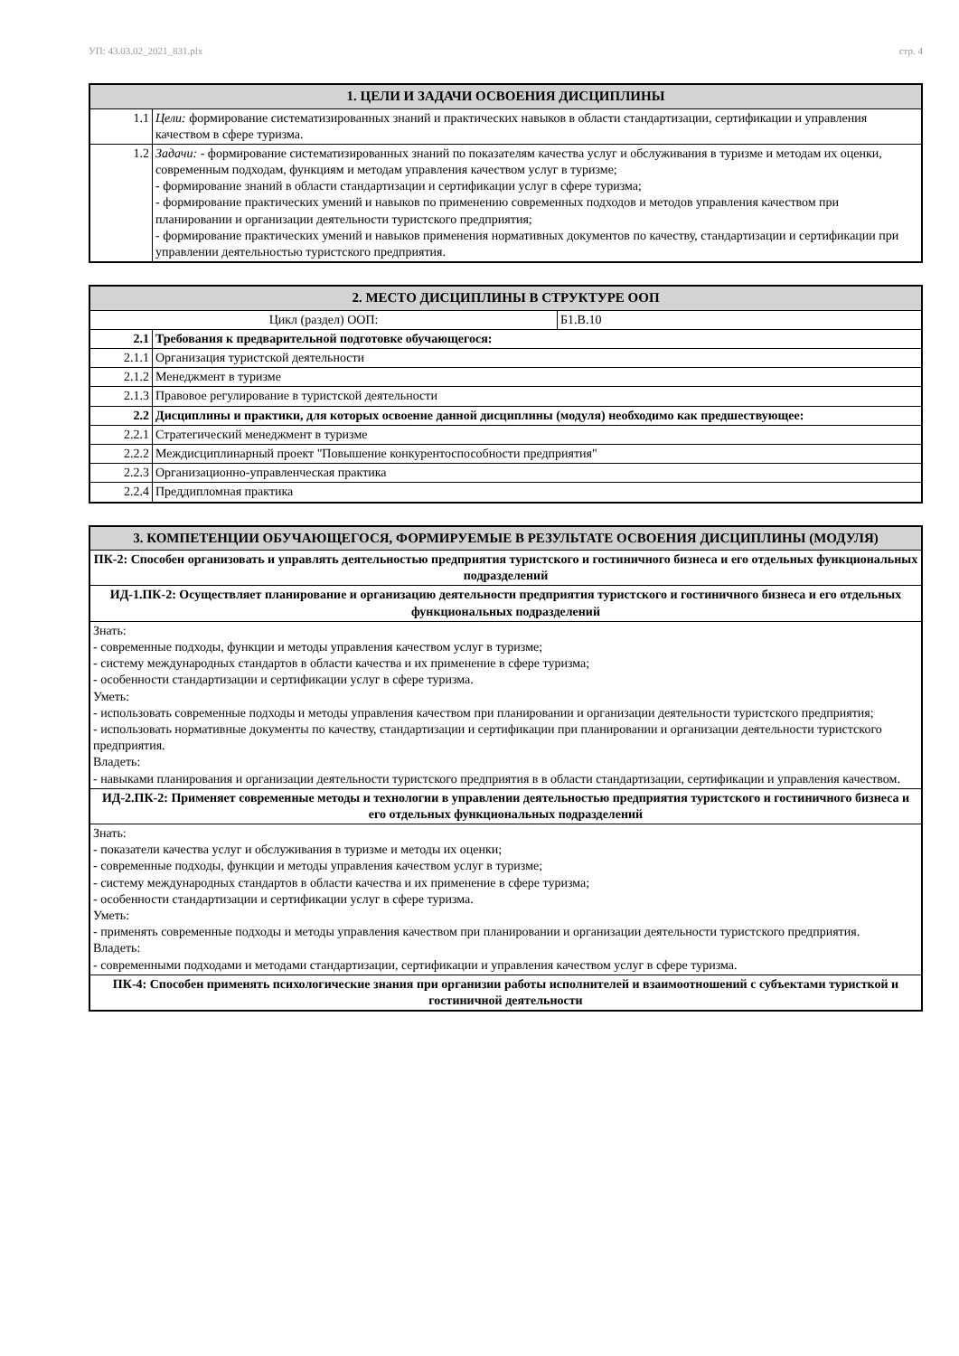УП: 43.03.02_2021_831.plx стр. 4
| 1. ЦЕЛИ И ЗАДАЧИ ОСВОЕНИЯ ДИСЦИПЛИНЫ | |
| --- | --- |
| 1.1 | Цели: формирование систематизированных знаний и практических навыков в области стандартизации, сертификации и управления качеством в сфере туризма. |
| 1.2 | Задачи: - формирование систематизированных знаний по показателям качества услуг и обслуживания в туризме и методам их оценки, современным подходам, функциям и методам управления качеством услуг в туризме; - формирование знаний в области стандартизации и сертификации услуг в сфере туризма; - формирование практических умений и навыков по применению современных подходов и методов управления качеством при планировании и организации деятельности туристского предприятия; - формирование практических умений и навыков применения нормативных документов по качеству, стандартизации и сертификации при управлении деятельностью туристского предприятия. |
| 2. МЕСТО ДИСЦИПЛИНЫ В СТРУКТУРЕ ООП | | |
| --- | --- | --- |
| Цикл (раздел) ООП: | | Б1.В.10 |
| 2.1 | Требования к предварительной подготовке обучающегося: | |
| 2.1.1 | Организация туристской деятельности | |
| 2.1.2 | Менеджмент в туризме | |
| 2.1.3 | Правовое регулирование в туристской деятельности | |
| 2.2 | Дисциплины и практики, для которых освоение данной дисциплины (модуля) необходимо как предшествующее: | |
| 2.2.1 | Стратегический менеджмент в туризме | |
| 2.2.2 | Междисциплинарный проект "Повышение конкурентоспособности предприятия" | |
| 2.2.3 | Организационно-управленческая практика | |
| 2.2.4 | Преддипломная практика | |
| 3. КОМПЕТЕНЦИИ ОБУЧАЮЩЕГОСЯ, ФОРМИРУЕМЫЕ В РЕЗУЛЬТАТЕ ОСВОЕНИЯ ДИСЦИПЛИНЫ (МОДУЛЯ) |
| --- |
| ПК-2: Способен организовать и управлять деятельностью предприятия туристского и гостиничного бизнеса и его отдельных функциональных подразделений |
| ИД-1.ПК-2: Осуществляет планирование и организацию деятельности предприятия туристского и гостиничного бизнеса и его отдельных функциональных подразделений |
| Знать: - современные подходы, функции и методы управления качеством услуг в туризме; - систему международных стандартов в области качества и их применение в сфере туризма; - особенности стандартизации и сертификации услуг в сфере туризма. Уметь: - использовать современные подходы и методы управления качеством при планировании и организации деятельности туристского предприятия; - использовать нормативные документы по качеству, стандартизации и сертификации при планировании и организации деятельности туристского предприятия. Владеть: - навыками планирования и организации деятельности туристского предприятия в в области стандартизации, сертификации и управления качеством. |
| ИД-2.ПК-2: Применяет современные методы и технологии в управлении деятельностью предприятия туристского и гостиничного бизнеса и его отдельных функциональных подразделений |
| Знать: - показатели качества услуг и обслуживания в туризме и методы их оценки; - современные подходы, функции и методы управления качеством услуг в туризме; - систему международных стандартов в области качества и их применение в сфере туризма; - особенности стандартизации и сертификации услуг в сфере туризма. Уметь: - применять современные подходы и методы управления качеством при планировании и организации деятельности туристского предприятия. Владеть: - современными подходами и методами стандартизации, сертификации и управления качеством услуг в сфере туризма. |
| ПК-4: Способен применять психологические знания при организии работы исполнителей и взаимоотношений с субъектами туристкой и гостиничной деятельности |